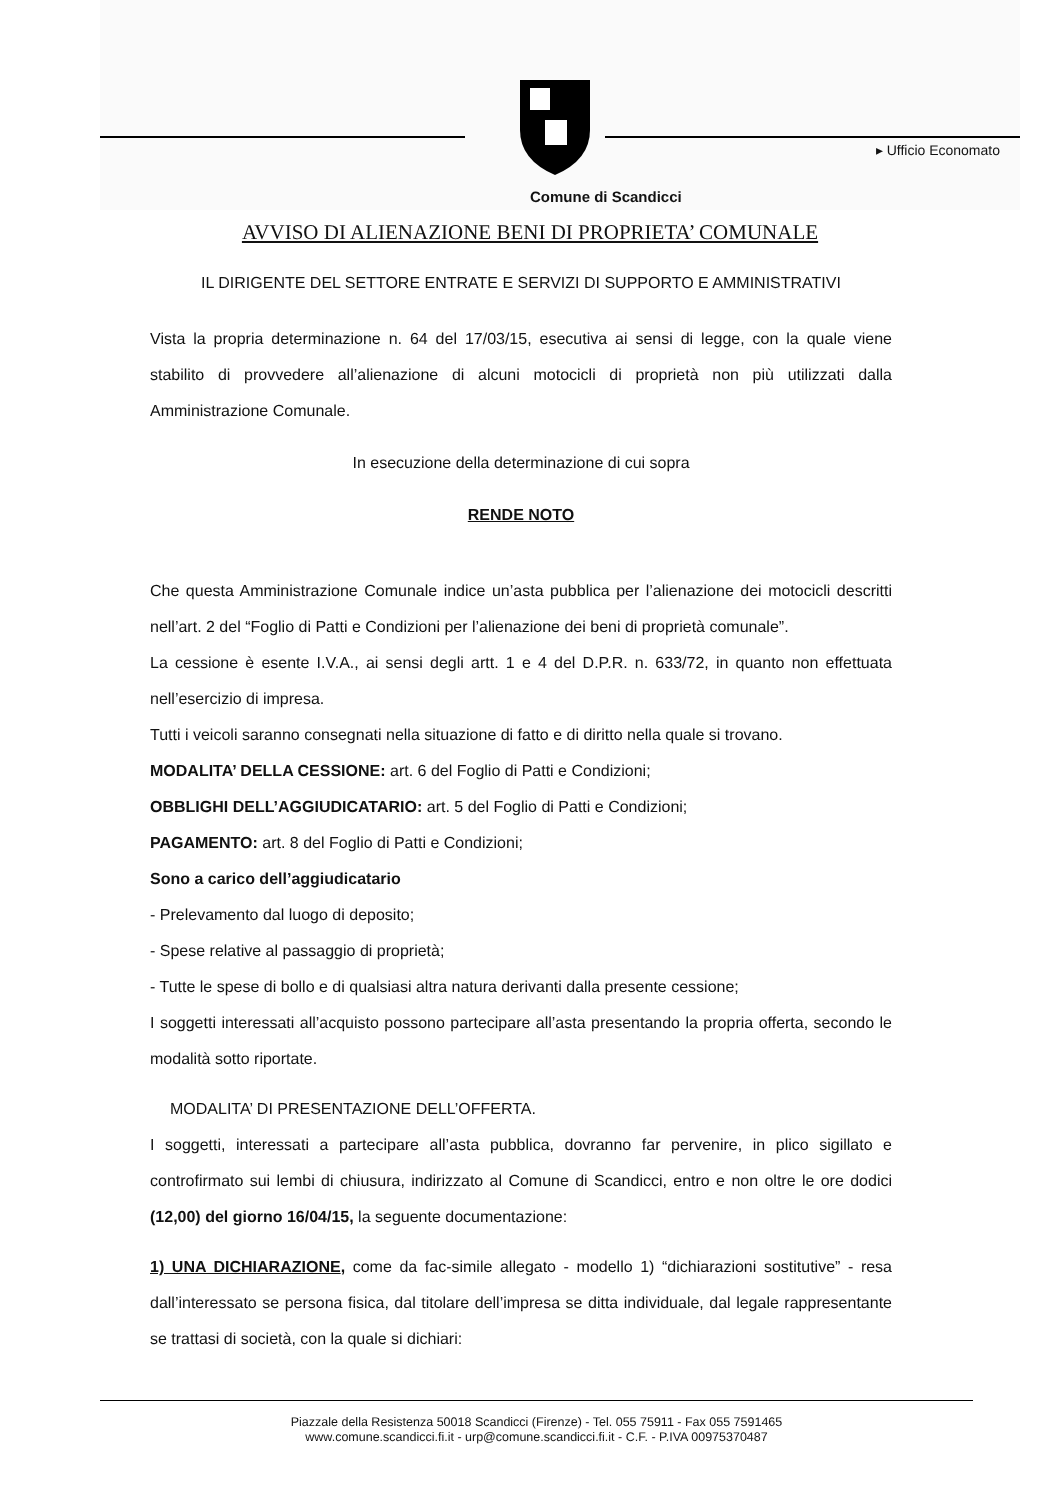▸ Ufficio Economato
Comune di Scandicci
AVVISO DI ALIENAZIONE BENI DI PROPRIETA’ COMUNALE
IL DIRIGENTE DEL SETTORE ENTRATE E SERVIZI DI SUPPORTO E AMMINISTRATIVI
Vista la propria determinazione n. 64 del 17/03/15, esecutiva ai sensi di legge, con la quale viene stabilito di provvedere all’alienazione di alcuni motocicli di proprietà non più utilizzati dalla Amministrazione Comunale.
In esecuzione della determinazione di cui sopra
RENDE NOTO
Che questa Amministrazione Comunale indice un’asta pubblica per l’alienazione dei motocicli descritti nell’art. 2 del “Foglio di Patti e Condizioni per l’alienazione dei beni di proprietà comunale”.
La cessione è esente I.V.A., ai sensi degli artt. 1 e 4 del D.P.R. n. 633/72, in quanto non effettuata nell’esercizio di impresa.
Tutti i veicoli saranno consegnati nella situazione di fatto e di diritto nella quale si trovano.
MODALITA’ DELLA CESSIONE: art. 6 del Foglio di Patti e Condizioni;
OBBLIGHI DELL’AGGIUDICATARIO: art. 5 del Foglio di Patti e Condizioni;
PAGAMENTO: art. 8 del Foglio di Patti e Condizioni;
Sono a carico dell’aggiudicatario
- Prelevamento dal luogo di deposito;
- Spese relative al passaggio di proprietà;
- Tutte le spese di bollo e di qualsiasi altra natura derivanti dalla presente cessione;
I soggetti interessati all’acquisto possono partecipare all’asta presentando la propria offerta, secondo le modalità sotto riportate.
MODALITA’ DI PRESENTAZIONE DELL’OFFERTA.
I soggetti, interessati a partecipare all’asta pubblica, dovranno far pervenire, in plico sigillato e controfirmato sui lembi di chiusura, indirizzato al Comune di Scandicci, entro e non oltre le ore dodici (12,00) del giorno 16/04/15, la seguente documentazione:
1) UNA DICHIARAZIONE, come da fac-simile allegato - modello 1) “dichiarazioni sostitutive” - resa dall’interessato se persona fisica, dal titolare dell’impresa se ditta individuale, dal legale rappresentante se trattasi di società, con la quale si dichiari:
Piazzale della Resistenza 50018 Scandicci (Firenze) - Tel. 055 75911 - Fax 055 7591465
www.comune.scandicci.fi.it - urp@comune.scandicci.fi.it - C.F. - P.IVA 00975370487